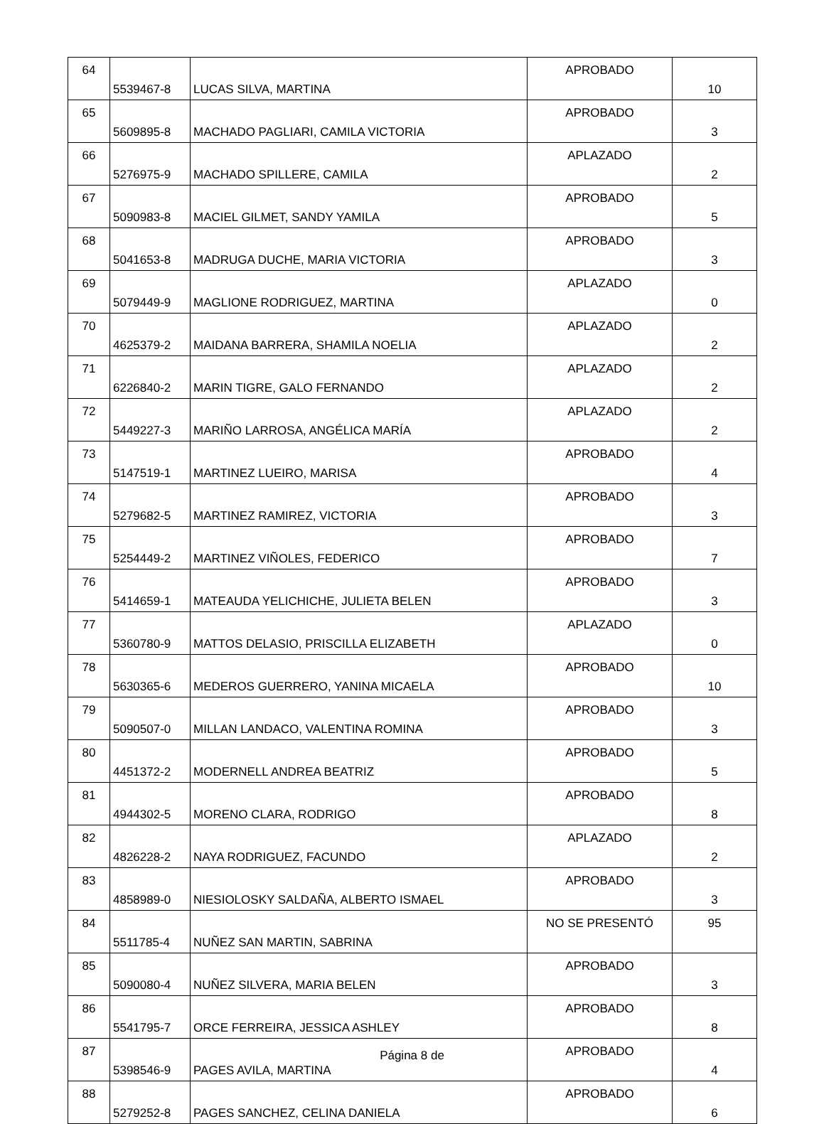| 64 | 5539467-8 | LUCAS SILVA, MARTINA | APROBADO | 10 |
| 65 | 5609895-8 | MACHADO PAGLIARI, CAMILA VICTORIA | APROBADO | 3 |
| 66 | 5276975-9 | MACHADO SPILLERE, CAMILA | APLAZADO | 2 |
| 67 | 5090983-8 | MACIEL GILMET, SANDY YAMILA | APROBADO | 5 |
| 68 | 5041653-8 | MADRUGA DUCHE, MARIA VICTORIA | APROBADO | 3 |
| 69 | 5079449-9 | MAGLIONE RODRIGUEZ, MARTINA | APLAZADO | 0 |
| 70 | 4625379-2 | MAIDANA BARRERA, SHAMILA NOELIA | APLAZADO | 2 |
| 71 | 6226840-2 | MARIN TIGRE, GALO FERNANDO | APLAZADO | 2 |
| 72 | 5449227-3 | MARIÑO LARROSA, ANGÉLICA MARÍA | APLAZADO | 2 |
| 73 | 5147519-1 | MARTINEZ LUEIRO, MARISA | APROBADO | 4 |
| 74 | 5279682-5 | MARTINEZ RAMIREZ, VICTORIA | APROBADO | 3 |
| 75 | 5254449-2 | MARTINEZ VIÑOLES, FEDERICO | APROBADO | 7 |
| 76 | 5414659-1 | MATEAUDA YELICHICHE, JULIETA BELEN | APROBADO | 3 |
| 77 | 5360780-9 | MATTOS DELASIO, PRISCILLA ELIZABETH | APLAZADO | 0 |
| 78 | 5630365-6 | MEDEROS GUERRERO, YANINA MICAELA | APROBADO | 10 |
| 79 | 5090507-0 | MILLAN LANDACO, VALENTINA ROMINA | APROBADO | 3 |
| 80 | 4451372-2 | MODERNELL ANDREA BEATRIZ | APROBADO | 5 |
| 81 | 4944302-5 | MORENO CLARA, RODRIGO | APROBADO | 8 |
| 82 | 4826228-2 | NAYA RODRIGUEZ, FACUNDO | APLAZADO | 2 |
| 83 | 4858989-0 | NIESIOLOSKY SALDAÑA, ALBERTO ISMAEL | APROBADO | 3 |
| 84 | 5511785-4 | NUÑEZ SAN MARTIN, SABRINA | NO SE PRESENTÓ | 95 |
| 85 | 5090080-4 | NUÑEZ SILVERA, MARIA BELEN | APROBADO | 3 |
| 86 | 5541795-7 | ORCE FERREIRA, JESSICA ASHLEY | APROBADO | 8 |
| 87 | 5398546-9 | PAGES AVILA, MARTINA | APROBADO | 4 |
| 88 | 5279252-8 | PAGES SANCHEZ, CELINA DANIELA | APROBADO | 6 |
Página 8 de